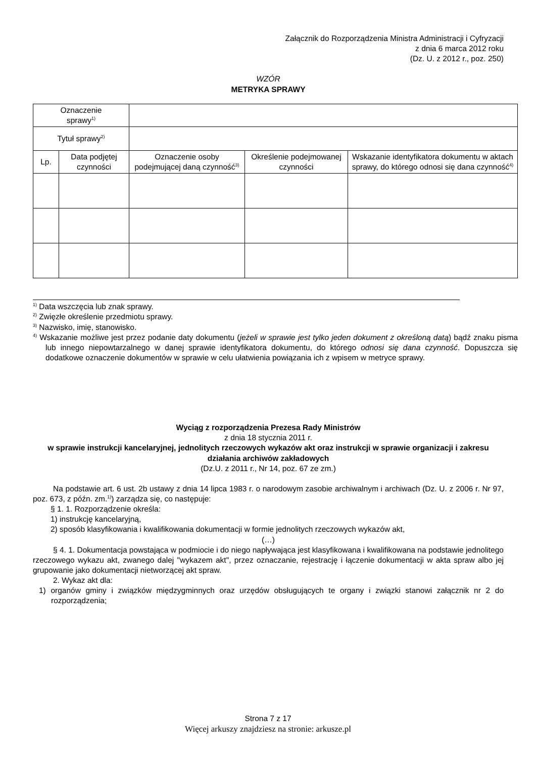Załącznik do Rozporządzenia Ministra Administracji i Cyfryzacji
z dnia 6 marca 2012 roku
(Dz. U. z 2012 r., poz. 250)
WZÓR
METRYKA SPRAWY
| Oznaczenie sprawy<sup>1)</sup> | | | | |
| Tytuł sprawy<sup>2)</sup> | | | | |
| Lp. | Data podjętej czynności | Oznaczenie osoby podejmującej daną czynność<sup>3)</sup> | Określenie podejmowanej czynności | Wskazanie identyfikatora dokumentu w aktach sprawy, do którego odnosi się dana czynność<sup>4)</sup> |
<sup>1)</sup> Data wszczęcia lub znak sprawy.
<sup>2)</sup> Zwięzłe określenie przedmiotu sprawy.
<sup>3)</sup> Nazwisko, imię, stanowisko.
<sup>4)</sup> Wskazanie możliwe jest przez podanie daty dokumentu (jeżeli w sprawie jest tylko jeden dokument z określoną datą) bądź znaku pisma lub innego niepowtarzalnego w danej sprawie identyfikatora dokumentu, do którego odnosi się dana czynność. Dopuszcza się dodatkowe oznaczenie dokumentów w sprawie w celu ułatwienia powiązania ich z wpisem w metryce sprawy.
Wyciąg z rozporządzenia Prezesa Rady Ministrów
z dnia 18 stycznia 2011 r.
w sprawie instrukcji kancelaryjnej, jednolitych rzeczowych wykazów akt oraz instrukcji w sprawie organizacji i zakresu działania archiwów zakładowych
(Dz.U. z 2011 r., Nr 14, poz. 67 ze zm.)
Na podstawie art. 6 ust. 2b ustawy z dnia 14 lipca 1983 r. o narodowym zasobie archiwalnym i archiwach (Dz. U. z 2006 r. Nr 97, poz. 673, z późn. zm.<sup>1)</sup>) zarządza się, co następuje:
§ 1. 1. Rozporządzenie określa:
1) instrukcję kancelaryjną,
2) sposób klasyfikowania i kwalifikowania dokumentacji w formie jednolitych rzeczowych wykazów akt,
(…)
§ 4. 1. Dokumentacja powstająca w podmiocie i do niego napływająca jest klasyfikowana i kwalifikowana na podstawie jednolitego rzeczowego wykazu akt, zwanego dalej "wykazem akt", przez oznaczanie, rejestrację i łączenie dokumentacji w akta spraw albo jej grupowanie jako dokumentacji nietworzącej akt spraw.
2. Wykaz akt dla:
1) organów gminy i związków międzygminnych oraz urzędów obsługujących te organy i związki stanowi załącznik nr 2 do rozporządzenia;
Strona 7 z 17
Więcej arkuszy znajdziesz na stronie: arkusze.pl